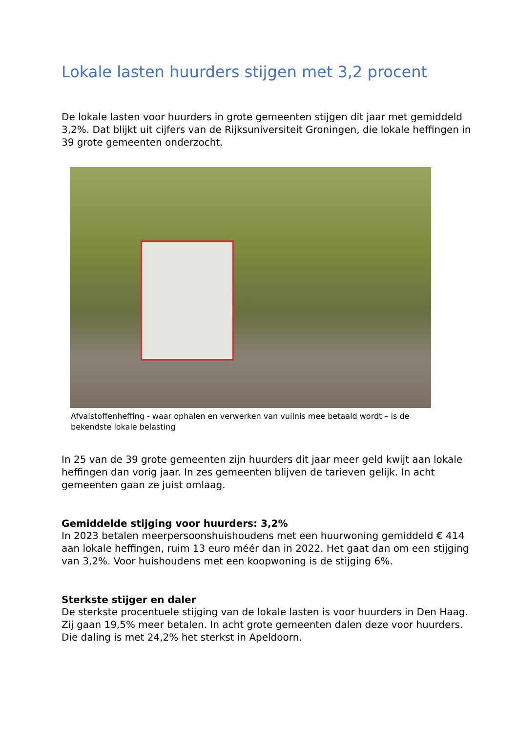Lokale lasten huurders stijgen met 3,2 procent
De lokale lasten voor huurders in grote gemeenten stijgen dit jaar met gemiddeld 3,2%. Dat blijkt uit cijfers van de Rijksuniversiteit Groningen, die lokale heffingen in 39 grote gemeenten onderzocht.
Afvalstoffenheffing - waar ophalen en verwerken van vuilnis mee betaald wordt – is de bekendste lokale belasting
In 25 van de 39 grote gemeenten zijn huurders dit jaar meer geld kwijt aan lokale heffingen dan vorig jaar. In zes gemeenten blijven de tarieven gelijk. In acht gemeenten gaan ze juist omlaag.
Gemiddelde stijging voor huurders: 3,2%
In 2023 betalen meerpersoonshuishoudens met een huurwoning gemiddeld € 414 aan lokale heffingen, ruim 13 euro méér dan in 2022. Het gaat dan om een stijging van 3,2%. Voor huishoudens met een koopwoning is de stijging 6%.
Sterkste stijger en daler
De sterkste procentuele stijging van de lokale lasten is voor huurders in Den Haag. Zij gaan 19,5% meer betalen. In acht grote gemeenten dalen deze voor huurders. Die daling is met 24,2% het sterkst in Apeldoorn.